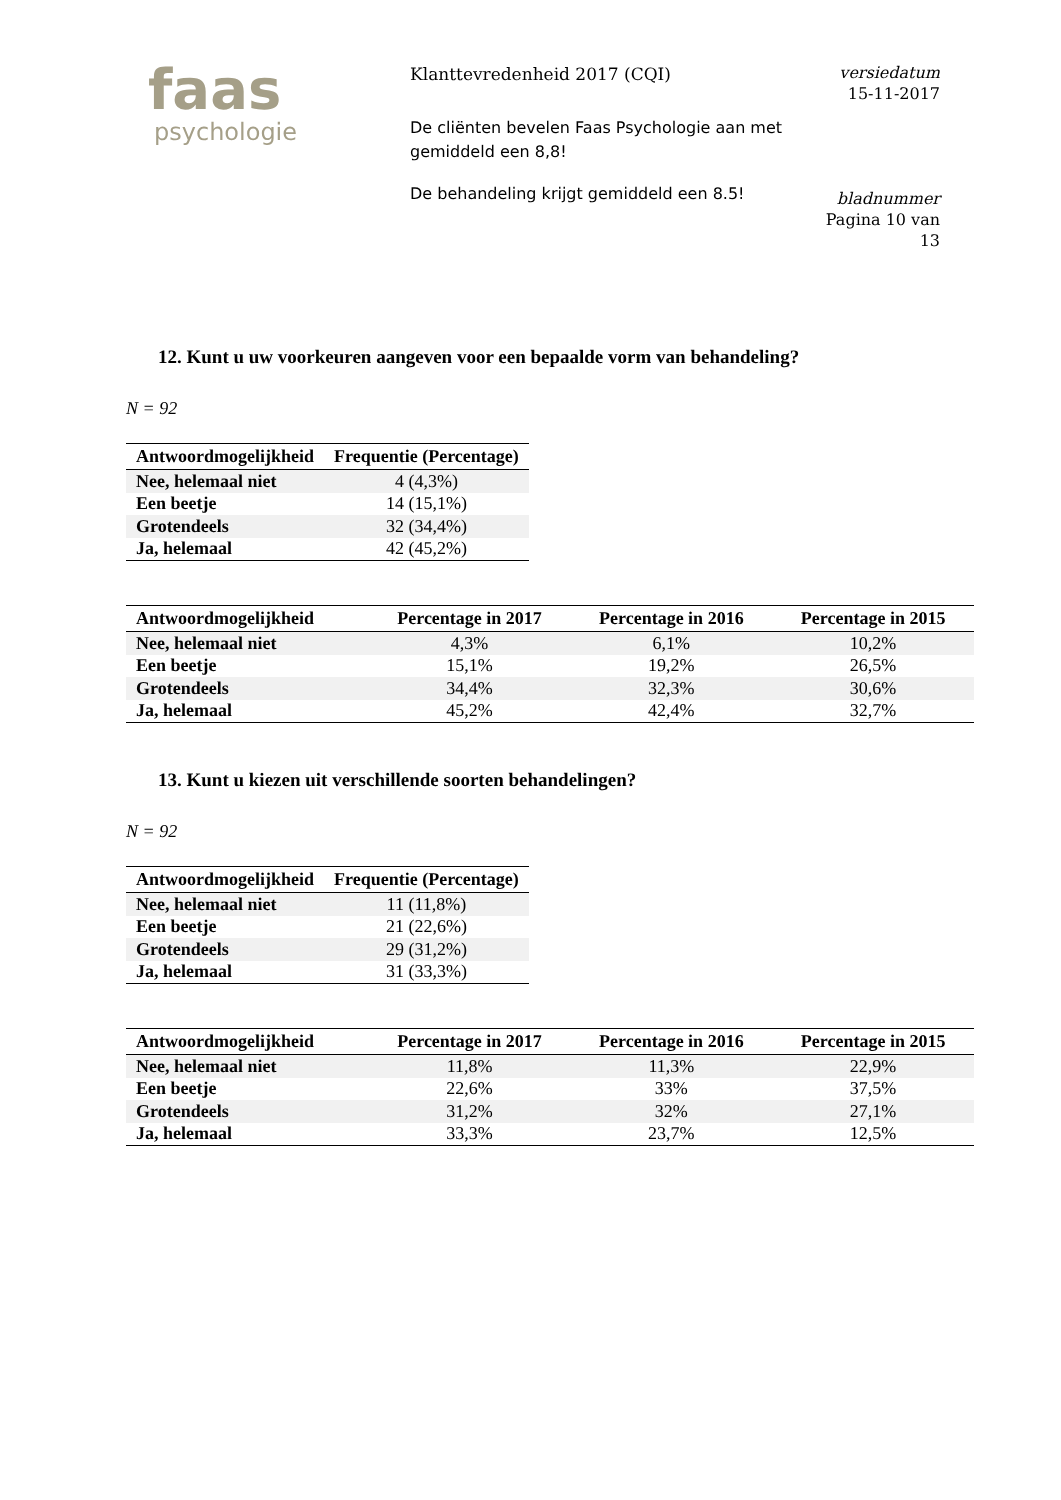faas
psychologie
Klanttevredenheid 2017 (CQI)
De cliënten bevelen Faas Psychologie aan met gemiddeld een 8,8!
De behandeling krijgt gemiddeld een 8.5!
versiedatum
15-11-2017
bladnummer
Pagina 10 van
13
12. Kunt u uw voorkeuren aangeven voor een bepaalde vorm van behandeling?
N = 92
| Antwoordmogelijkheid | Frequentie (Percentage) |
| --- | --- |
| Nee, helemaal niet | 4 (4,3%) |
| Een beetje | 14 (15,1%) |
| Grotendeels | 32 (34,4%) |
| Ja, helemaal | 42 (45,2%) |
| Antwoordmogelijkheid | Percentage in 2017 | Percentage in 2016 | Percentage in 2015 |
| --- | --- | --- | --- |
| Nee, helemaal niet | 4,3% | 6,1% | 10,2% |
| Een beetje | 15,1% | 19,2% | 26,5% |
| Grotendeels | 34,4% | 32,3% | 30,6% |
| Ja, helemaal | 45,2% | 42,4% | 32,7% |
13. Kunt u kiezen uit verschillende soorten behandelingen?
N = 92
| Antwoordmogelijkheid | Frequentie (Percentage) |
| --- | --- |
| Nee, helemaal niet | 11 (11,8%) |
| Een beetje | 21 (22,6%) |
| Grotendeels | 29 (31,2%) |
| Ja, helemaal | 31 (33,3%) |
| Antwoordmogelijkheid | Percentage in 2017 | Percentage in 2016 | Percentage in 2015 |
| --- | --- | --- | --- |
| Nee, helemaal niet | 11,8% | 11,3% | 22,9% |
| Een beetje | 22,6% | 33% | 37,5% |
| Grotendeels | 31,2% | 32% | 27,1% |
| Ja, helemaal | 33,3% | 23,7% | 12,5% |